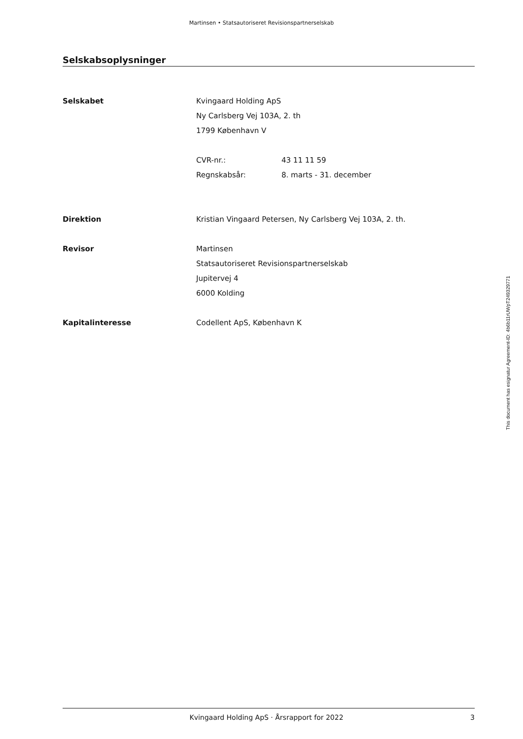Martinsen • Statsautoriseret Revisionspartnerselskab
Selskabsoplysninger
Selskabet Kvingaard Holding ApS
Ny Carlsberg Vej 103A, 2. th
1799 København V
CVR-nr.: 43 11 11 59
Regnskabsår: 8. marts - 31. december
Direktion Kristian Vingaard Petersen, Ny Carlsberg Vej 103A, 2. th.
Revisor Martinsen
Statsautoriseret Revisionspartnerselskab
Jupitervej 4
6000 Kolding
Kapitalinteresse Codellent ApS, København K
This document has esignatur Agreement-ID: 4b6b11rUWpT249329771
Kvingaard Holding ApS · Årsrapport for 2022 3